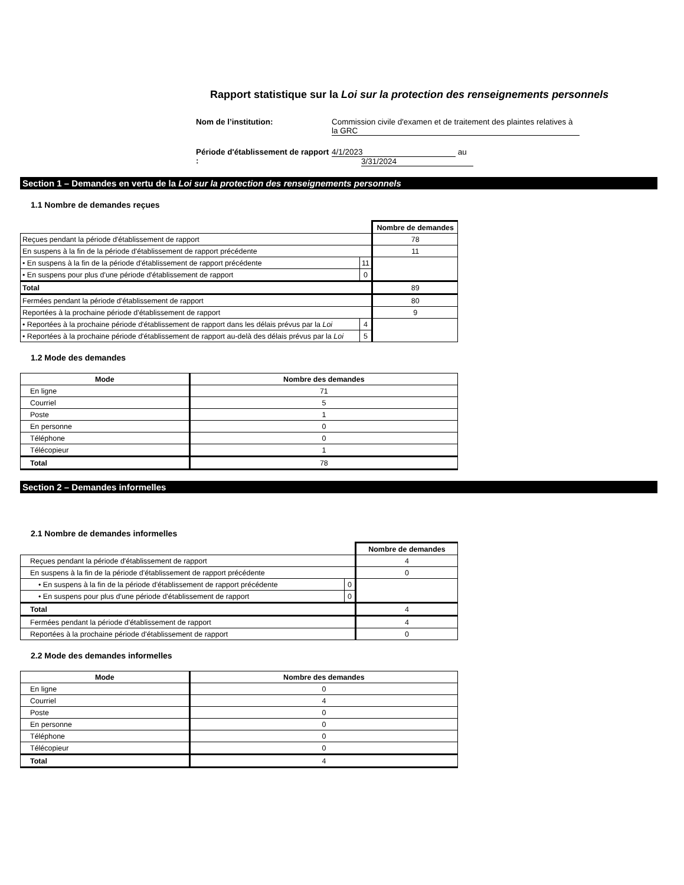Rapport statistique sur la Loi sur la protection des renseignements personnels
Nom de l’institution: Commission civile d'examen et de traitement des plaintes relatives à la GRC Période d'établissement de rapport : 4/1/2023 au 3/31/2024
Section 1 – Demandes en vertu de la Loi sur la protection des renseignements personnels
1.1 Nombre de demandes reçues
| | | Nombre de demandes |
| Reçues pendant la période d'établissement de rapport | | 78 |
| En suspens à la fin de la période d'établissement de rapport précédente | | 11 |
| • En suspens à la fin de la période d'établissement de rapport précédente | 11 | |
| • En suspens pour plus d'une période d'établissement de rapport | 0 | |
| Total | | 89 |
| Fermées pendant la période d'établissement de rapport | | 80 |
| Reportées à la prochaine période d'établissement de rapport | | 9 |
| • Reportées à la prochaine période d'établissement de rapport dans les délais prévus par la Loi | 4 | |
| • Reportées à la prochaine période d'établissement de rapport au-delà des délais prévus par la Loi | 5 | |
1.2 Mode des demandes
| Mode | Nombre des demandes |
| --- | --- |
| En ligne | 71 |
| Courriel | 5 |
| Poste | 1 |
| En personne | 0 |
| Téléphone | 0 |
| Télécopieur | 1 |
| Total | 78 |
Section 2 – Demandes informelles
2.1 Nombre de demandes informelles
| | | Nombre de demandes |
| Reçues pendant la période d'établissement de rapport | | 4 |
| En suspens à la fin de la période d'établissement de rapport précédente | | 0 |
| • En suspens à la fin de la période d'établissement de rapport précédente | 0 | |
| • En suspens pour plus d'une période d'établissement de rapport | 0 | |
| Total | | 4 |
| Fermées pendant la période d'établissement de rapport | | 4 |
| Reportées à la prochaine période d'établissement de rapport | | 0 |
2.2 Mode des demandes informelles
| Mode | Nombre des demandes |
| --- | --- |
| En ligne | 0 |
| Courriel | 4 |
| Poste | 0 |
| En personne | 0 |
| Téléphone | 0 |
| Télécopieur | 0 |
| Total | 4 |